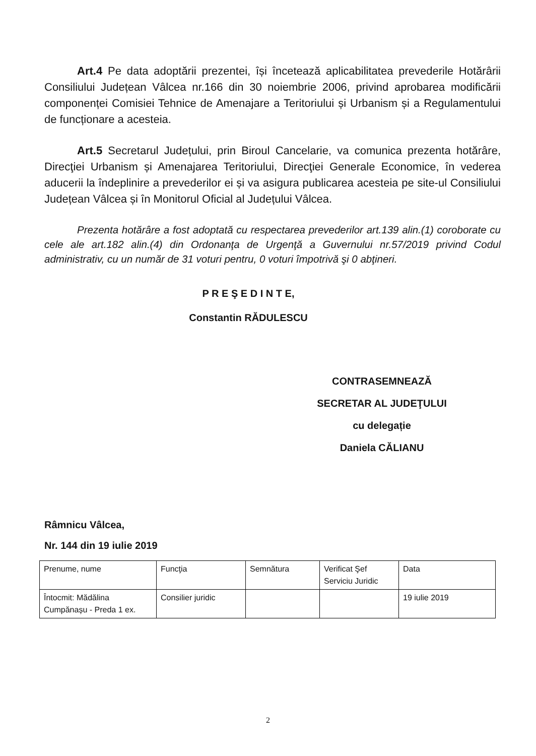Art.4 Pe data adoptării prezentei, își încetează aplicabilitatea prevederile Hotărârii Consiliului Județean Vâlcea nr.166 din 30 noiembrie 2006, privind aprobarea modificării componenței Comisiei Tehnice de Amenajare a Teritoriului și Urbanism și a Regulamentului de funcționare a acesteia.
Art.5 Secretarul Județului, prin Biroul Cancelarie, va comunica prezenta hotărâre, Direcţiei Urbanism și Amenajarea Teritoriului, Direcţiei Generale Economice, în vederea aducerii la îndeplinire a prevederilor ei și va asigura publicarea acesteia pe site-ul Consiliului Județean Vâlcea și în Monitorul Oficial al Județului Vâlcea.
Prezenta hotărâre a fost adoptată cu respectarea prevederilor art.139 alin.(1) coroborate cu cele ale art.182 alin.(4) din Ordonanţa de Urgenţă a Guvernului nr.57/2019 privind Codul administrativ, cu un număr de 31 voturi pentru, 0 voturi împotrivă şi 0 abţineri.
P R E Ş E D I N T E,
Constantin RĂDULESCU
CONTRASEMNEAZĂ
SECRETAR AL JUDEŢULUI
cu delegație
Daniela CĂLIANU
Râmnicu Vâlcea,
Nr. 144 din 19 iulie 2019
| Prenume, nume | Funcţia | Semnătura | Verificat Şef Serviciu Juridic | Data |
| Întocmit: Mădălina Cumpănașu - Preda 1 ex. | Consilier juridic | | | 19 iulie 2019 |
2